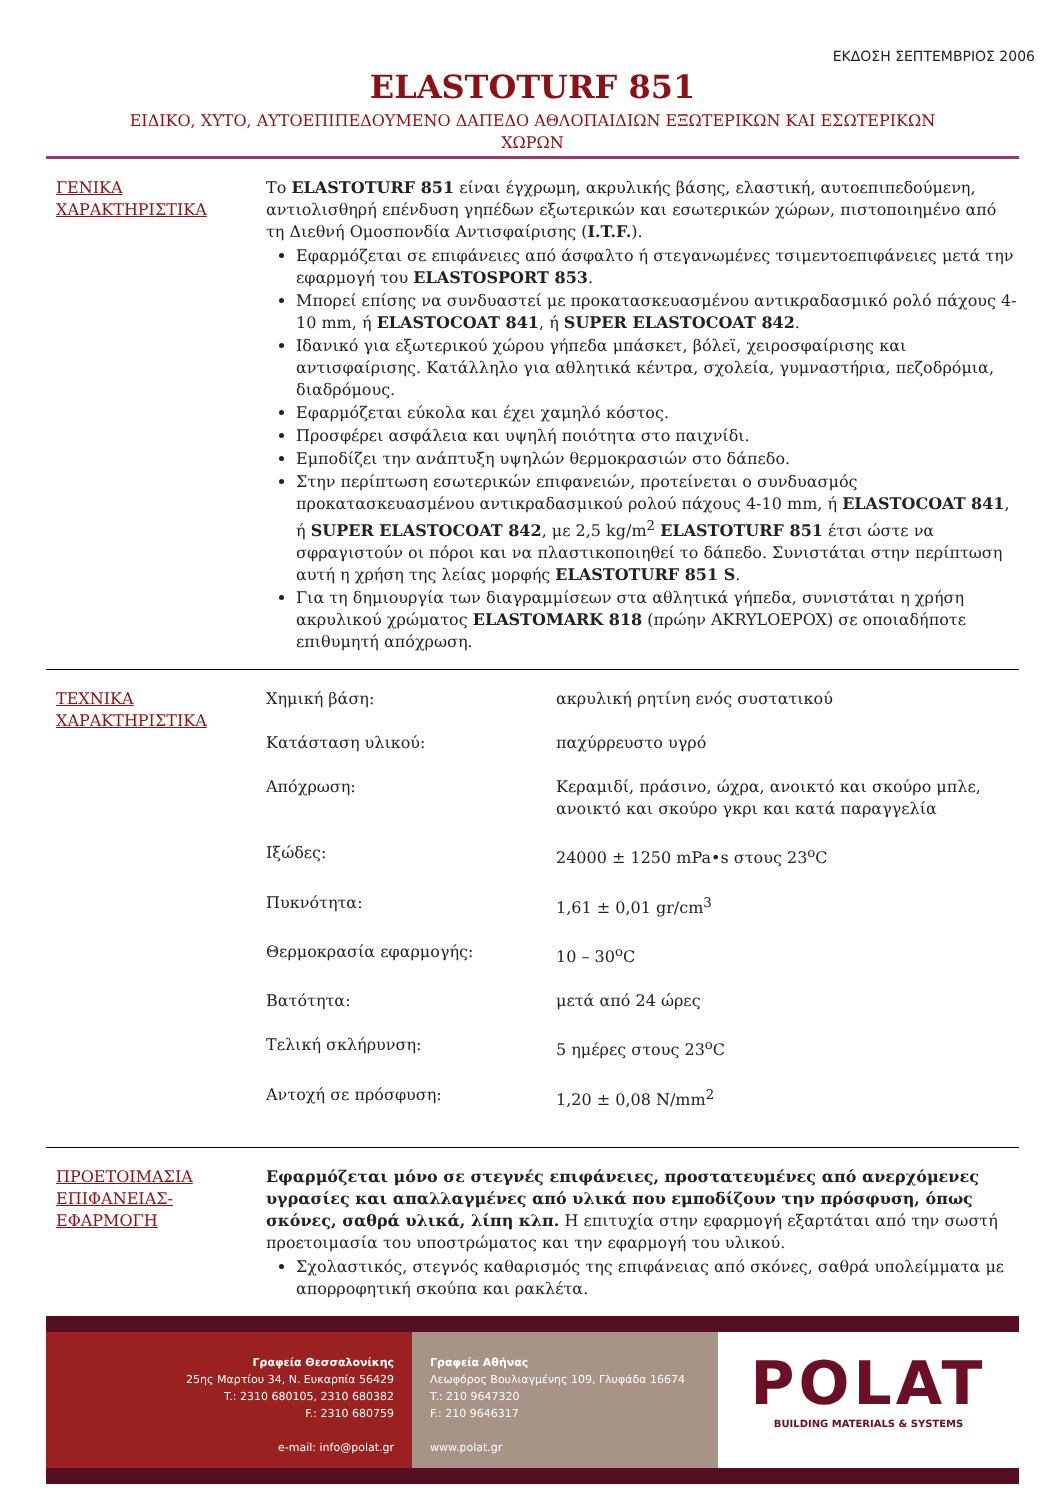ΕΚΔΟΣΗ ΣΕΠΤΕΜΒΡΙΟΣ 2006
ELASTOTURF 851
ΕΙΔΙΚΟ, ΧΥΤΟ, ΑΥΤΟΕΠΙΠΕΔΟΥΜΕΝΟ ΔΑΠΕΔΟ ΑΘΛΟΠΑΙΔΙΩΝ ΕΞΩΤΕΡΙΚΩΝ ΚΑΙ ΕΣΩΤΕΡΙΚΩΝ
ΧΩΡΩΝ
ΓΕΝΙΚΑ ΧΑΡΑΚΤΗΡΙΣΤΙΚΑ Το ELASTOTURF 851 είναι έγχρωμη, ακρυλικής βάσης, ελαστική, αυτοεπιπεδούμενη, αντιολισθηρή επένδυση γηπέδων εξωτερικών και εσωτερικών χώρων, πιστοποιημένο από τη Διεθνή Ομοσπονδία Αντισφαίρισης (I.T.F.).
Εφαρμόζεται σε επιφάνειες από άσφαλτο ή στεγανωμένες τσιμεντοεπιφάνειες μετά την εφαρμογή του ELASTOSPORT 853.
Μπορεί επίσης να συνδυαστεί με προκατασκευασμένου αντικραδασμικό ρολό πάχους 4-10 mm, ή ELASTOCOAT 841, ή SUPER ELASTOCOAT 842.
Ιδανικό για εξωτερικού χώρου γήπεδα μπάσκετ, βόλεϊ, χειροσφαίρισης και αντισφαίρισης. Κατάλληλο για αθλητικά κέντρα, σχολεία, γυμναστήρια, πεζοδρόμια, διαδρόμους.
Εφαρμόζεται εύκολα και έχει χαμηλό κόστος.
Προσφέρει ασφάλεια και υψηλή ποιότητα στο παιχνίδι.
Εμποδίζει την ανάπτυξη υψηλών θερμοκρασιών στο δάπεδο.
Στην περίπτωση εσωτερικών επιφανειών, προτείνεται ο συνδυασμός προκατασκευασμένου αντικραδασμικού ρολού πάχους 4-10 mm, ή ELASTOCOAT 841, ή SUPER ELASTOCOAT 842, με 2,5 kg/m<sup>2</sup> ELASTOTURF 851 έτσι ώστε να σφραγιστούν οι πόροι και να πλαστικοποιηθεί το δάπεδο. Συνιστάται στην περίπτωση αυτή η χρήση της λείας μορφής ELASTOTURF 851 S.
Για τη δημιουργία των διαγραμμίσεων στα αθλητικά γήπεδα, συνιστάται η χρήση ακρυλικού χρώματος ELASTOMARK 818 (πρώην AKRYLOEPOX) σε οποιαδήποτε επιθυμητή απόχρωση.
ΤΕΧΝΙΚΑ ΧΑΡΑΚΤΗΡΙΣΤΙΚΑ
| Χημική βάση: | ακρυλική ρητίνη ενός συστατικού |
| Κατάσταση υλικού: | παχύρρευστο υγρό |
| Απόχρωση: | Κεραμιδί, πράσινο, ώχρα, ανοικτό και σκούρο μπλε, ανοικτό και σκούρο γκρι και κατά παραγγελία |
| Ιξώδες: | 24000 ± 1250 mPa•s στους 23<sup>ο</sup>C |
| Πυκνότητα: | 1,61 ± 0,01 gr/cm<sup>3</sup> |
| Θερμοκρασία εφαρμογής: | 10 – 30<sup>ο</sup>C |
| Βατότητα: | μετά από 24 ώρες |
| Τελική σκλήρυνση: | 5 ημέρες στους 23<sup>ο</sup>C |
| Αντοχή σε πρόσφυση: | 1,20 ± 0,08 N/mm<sup>2</sup> |
ΠΡΟΕΤΟΙΜΑΣΙΑ ΕΠΙΦΑΝΕΙΑΣ-ΕΦΑΡΜΟΓΗ
Εφαρμόζεται μόνο σε στεγνές επιφάνειες, προστατευμένες από ανερχόμενες υγρασίες και απαλλαγμένες από υλικά που εμποδίζουν την πρόσφυση, όπως σκόνες, σαθρά υλικά, λίπη κλπ. Η επιτυχία στην εφαρμογή εξαρτάται από την σωστή προετοιμασία του υποστρώματος και την εφαρμογή του υλικού.
Σχολαστικός, στεγνός καθαρισμός της επιφάνειας από σκόνες, σαθρά υπολείμματα με απορροφητική σκούπα και ρακλέτα.
Γραφεία Θεσσαλονίκης
25ης Μαρτίου 34, Ν. Ευκαρπία 56429
T.: 2310 680105, 2310 680382
F.: 2310 680759
e-mail: info@polat.gr
Γραφεία Αθήνας
Λεωφόρος Βουλιαγμένης 109, Γλυφάδα 16674
T.: 210 9647320
F.: 210 9646317
www.polat.gr
POLAT
BUILDING MATERIALS & SYSTEMS